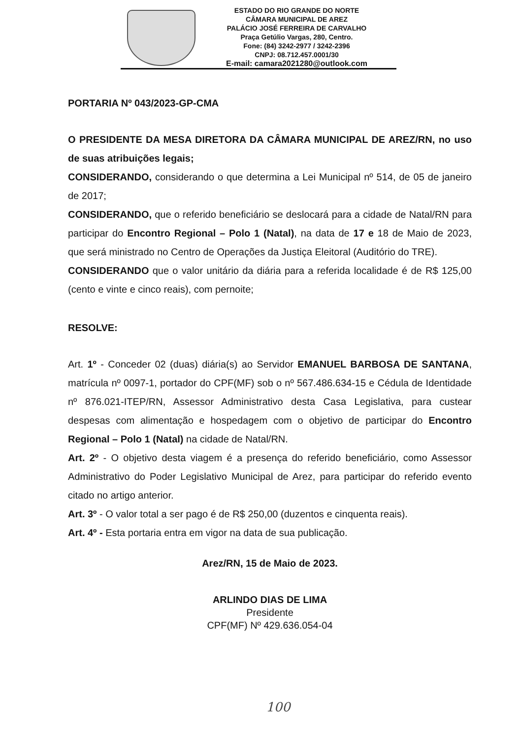ESTADO DO RIO GRANDE DO NORTE
CÂMARA MUNICIPAL DE AREZ
PALÁCIO JOSÉ FERREIRA DE CARVALHO
Praça Getúlio Vargas, 280, Centro.
Fone: (84) 3242-2977 / 3242-2396
CNPJ: 08.712.457.0001/30
E-mail: camara2021280@outlook.com
PORTARIA Nº 043/2023-GP-CMA
O PRESIDENTE DA MESA DIRETORA DA CÂMARA MUNICIPAL DE AREZ/RN, no uso de suas atribuições legais;
CONSIDERANDO, considerando o que determina a Lei Municipal nº 514, de 05 de janeiro de 2017;
CONSIDERANDO, que o referido beneficiário se deslocará para a cidade de Natal/RN para participar do Encontro Regional – Polo 1 (Natal), na data de 17 e 18 de Maio de 2023, que será ministrado no Centro de Operações da Justiça Eleitoral (Auditório do TRE).
CONSIDERANDO que o valor unitário da diária para a referida localidade é de R$ 125,00 (cento e vinte e cinco reais), com pernoite;
RESOLVE:
Art. 1º - Conceder 02 (duas) diária(s) ao Servidor EMANUEL BARBOSA DE SANTANA, matrícula nº 0097-1, portador do CPF(MF) sob o nº 567.486.634-15 e Cédula de Identidade nº 876.021-ITEP/RN, Assessor Administrativo desta Casa Legislativa, para custear despesas com alimentação e hospedagem com o objetivo de participar do Encontro Regional – Polo 1 (Natal) na cidade de Natal/RN.
Art. 2º - O objetivo desta viagem é a presença do referido beneficiário, como Assessor Administrativo do Poder Legislativo Municipal de Arez, para participar do referido evento citado no artigo anterior.
Art. 3º - O valor total a ser pago é de R$ 250,00 (duzentos e cinquenta reais).
Art. 4º - Esta portaria entra em vigor na data de sua publicação.
Arez/RN, 15 de Maio de 2023.
ARLINDO DIAS DE LIMA
Presidente
CPF(MF) Nº 429.636.054-04
100